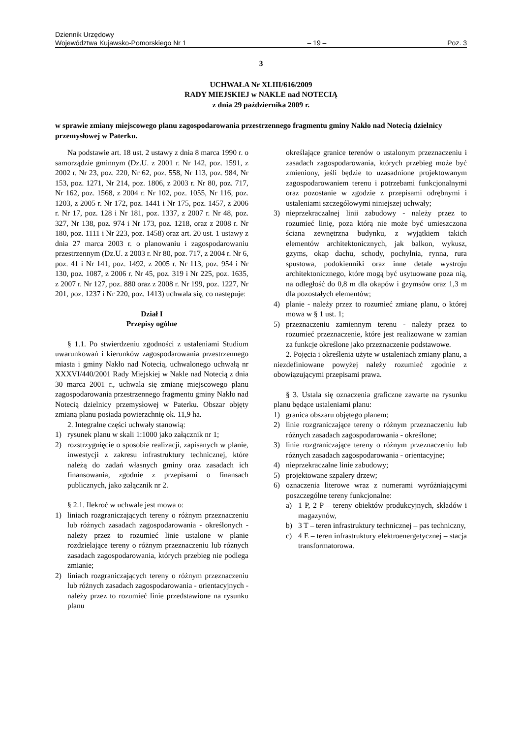Dziennik Urzędowy
Województwa Kujawsko-Pomorskiego Nr 1
– 19 –
Poz. 3
3
UCHWAŁA Nr XLIII/616/2009
RADY MIEJSKIEJ w NAKLE nad NOTECIĄ
z dnia 29 października 2009 r.
w sprawie zmiany miejscowego planu zagospodarowania przestrzennego fragmentu gminy Nakło nad Notecią dzielnicy przemysłowej w Paterku.
Na podstawie art. 18 ust. 2 ustawy z dnia 8 marca 1990 r. o samorządzie gminnym (Dz.U. z 2001 r. Nr 142, poz. 1591, z 2002 r. Nr 23, poz. 220, Nr 62, poz. 558, Nr 113, poz. 984, Nr 153, poz. 1271, Nr 214, poz. 1806, z 2003 r. Nr 80, poz. 717, Nr 162, poz. 1568, z 2004 r. Nr 102, poz. 1055, Nr 116, poz. 1203, z 2005 r. Nr 172, poz. 1441 i Nr 175, poz. 1457, z 2006 r. Nr 17, poz. 128 i Nr 181, poz. 1337, z 2007 r. Nr 48, poz. 327, Nr 138, poz. 974 i Nr 173, poz. 1218, oraz z 2008 r. Nr 180, poz. 1111 i Nr 223, poz. 1458) oraz art. 20 ust. 1 ustawy z dnia 27 marca 2003 r. o planowaniu i zagospodarowaniu przestrzennym (Dz.U. z 2003 r. Nr 80, poz. 717, z 2004 r. Nr 6, poz. 41 i Nr 141, poz. 1492, z 2005 r. Nr 113, poz. 954 i Nr 130, poz. 1087, z 2006 r. Nr 45, poz. 319 i Nr 225, poz. 1635, z 2007 r. Nr 127, poz. 880 oraz z 2008 r. Nr 199, poz. 1227, Nr 201, poz. 1237 i Nr 220, poz. 1413) uchwala się, co następuje:
Dział I
Przepisy ogólne
§ 1.1. Po stwierdzeniu zgodności z ustaleniami Studium uwarunkowań i kierunków zagospodarowania przestrzennego miasta i gminy Nakło nad Notecią, uchwalonego uchwałą nr XXXVI/440/2001 Rady Miejskiej w Nakle nad Notecią z dnia 30 marca 2001 r., uchwala się zmianę miejscowego planu zagospodarowania przestrzennego fragmentu gminy Nakło nad Notecią dzielnicy przemysłowej w Paterku. Obszar objęty zmianą planu posiada powierzchnię ok. 11,9 ha.
2. Integralne części uchwały stanowią:
1) rysunek planu w skali 1:1000 jako załącznik nr 1;
2) rozstrzygnięcie o sposobie realizacji, zapisanych w planie, inwestycji z zakresu infrastruktury technicznej, które należą do zadań własnych gminy oraz zasadach ich finansowania, zgodnie z przepisami o finansach publicznych, jako załącznik nr 2.
§ 2.1. Ilekroć w uchwale jest mowa o:
1) liniach rozgraniczających tereny o różnym przeznaczeniu lub różnych zasadach zagospodarowania - określonych - należy przez to rozumieć linie ustalone w planie rozdzielające tereny o różnym przeznaczeniu lub różnych zasadach zagospodarowania, których przebieg nie podlega zmianie;
2) liniach rozgraniczających tereny o różnym przeznaczeniu lub różnych zasadach zagospodarowania - orientacyjnych - należy przez to rozumieć linie przedstawione na rysunku planu
określające granice terenów o ustalonym przeznaczeniu i zasadach zagospodarowania, których przebieg może być zmieniony, jeśli będzie to uzasadnione projektowanym zagospodarowaniem terenu i potrzebami funkcjonalnymi oraz pozostanie w zgodzie z przepisami odrębnymi i ustaleniami szczegółowymi niniejszej uchwały;
3) nieprzekraczalnej linii zabudowy - należy przez to rozumieć linię, poza którą nie może być umieszczona ściana zewnętrzna budynku, z wyjątkiem takich elementów architektonicznych, jak balkon, wykusz, gzyms, okap dachu, schody, pochylnia, rynna, rura spustowa, podokienniki oraz inne detale wystroju architektonicznego, które mogą być usytuowane poza nią, na odległość do 0,8 m dla okapów i gzymsów oraz 1,3 m dla pozostałych elementów;
4) planie - należy przez to rozumieć zmianę planu, o której mowa w § 1 ust. 1;
5) przeznaczeniu zamiennym terenu - należy przez to rozumieć przeznaczenie, które jest realizowane w zamian za funkcje określone jako przeznaczenie podstawowe.
2. Pojęcia i określenia użyte w ustaleniach zmiany planu, a niezdefiniowane powyżej należy rozumieć zgodnie z obowiązującymi przepisami prawa.
§ 3. Ustala się oznaczenia graficzne zawarte na rysunku planu będące ustaleniami planu:
1) granica obszaru objętego planem;
2) linie rozgraniczające tereny o różnym przeznaczeniu lub różnych zasadach zagospodarowania - określone;
3) linie rozgraniczające tereny o różnym przeznaczeniu lub różnych zasadach zagospodarowania - orientacyjne;
4) nieprzekraczalne linie zabudowy;
5) projektowane szpalery drzew;
6) oznaczenia literowe wraz z numerami wyróżniającymi poszczególne tereny funkcjonalne:
a) 1 P, 2 P – tereny obiektów produkcyjnych, składów i magazynów,
b) 3 T – teren infrastruktury technicznej – pas techniczny,
c) 4 E – teren infrastruktury elektroenergetycznej – stacja transformatorowa.